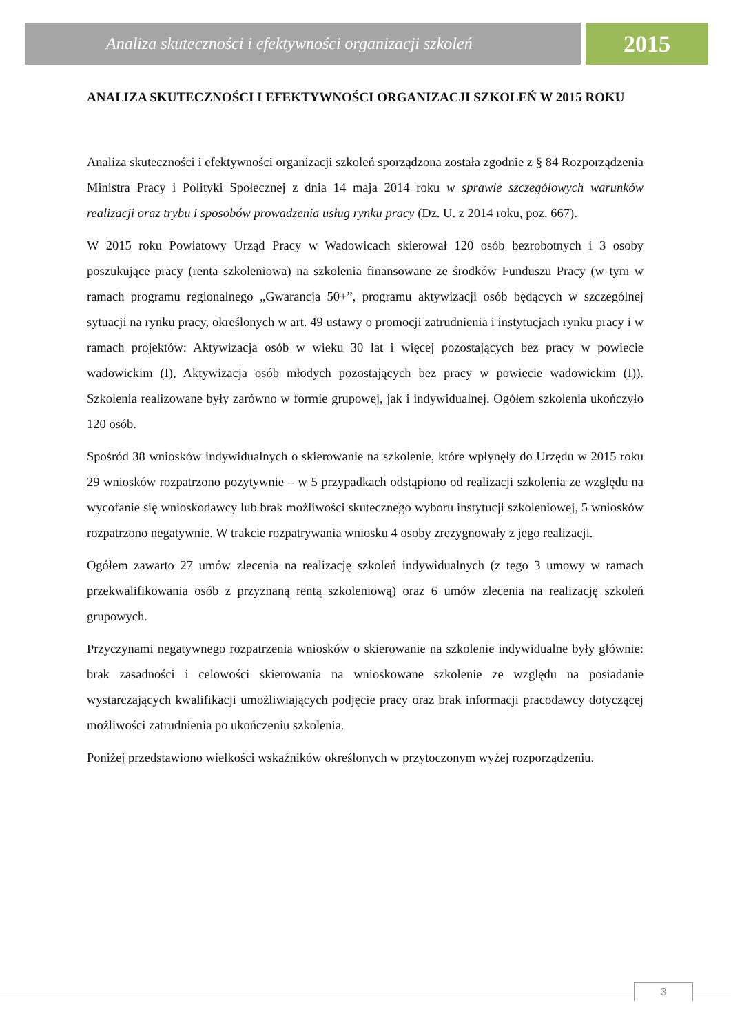Analiza skuteczności i efektywności organizacji szkoleń
2015
ANALIZA SKUTECZNOŚCI I EFEKTYWNOŚCI ORGANIZACJI SZKOLEŃ W 2015 ROKU
Analiza skuteczności i efektywności organizacji szkoleń sporządzona została zgodnie z § 84 Rozporządzenia Ministra Pracy i Polityki Społecznej z dnia 14 maja 2014 roku w sprawie szczegółowych warunków realizacji oraz trybu i sposobów prowadzenia usług rynku pracy (Dz. U. z 2014 roku, poz. 667).
W 2015 roku Powiatowy Urząd Pracy w Wadowicach skierował 120 osób bezrobotnych i 3 osoby poszukujące pracy (renta szkoleniowa) na szkolenia finansowane ze środków Funduszu Pracy (w tym w ramach programu regionalnego „Gwarancja 50+”, programu aktywizacji osób będących w szczególnej sytuacji na rynku pracy, określonych w art. 49 ustawy o promocji zatrudnienia i instytucjach rynku pracy i w ramach projektów: Aktywizacja osób w wieku 30 lat i więcej pozostających bez pracy w powiecie wadowickim (I), Aktywizacja osób młodych pozostających bez pracy w powiecie wadowickim (I)). Szkolenia realizowane były zarówno w formie grupowej, jak i indywidualnej. Ogółem szkolenia ukończyło 120 osób.
Spośród 38 wniosków indywidualnych o skierowanie na szkolenie, które wpłynęły do Urzędu w 2015 roku 29 wniosków rozpatrzono pozytywnie – w 5 przypadkach odstąpiono od realizacji szkolenia ze względu na wycofanie się wnioskodawcy lub brak możliwości skutecznego wyboru instytucji szkoleniowej, 5 wniosków rozpatrzono negatywnie. W trakcie rozpatrywania wniosku 4 osoby zrezygnowały z jego realizacji.
Ogółem zawarto 27 umów zlecenia na realizację szkoleń indywidualnych (z tego 3 umowy w ramach przekwalifikowania osób z przyznaną rentą szkoleniową) oraz 6 umów zlecenia na realizację szkoleń grupowych.
Przyczynami negatywnego rozpatrzenia wniosków o skierowanie na szkolenie indywidualne były głównie: brak zasadności i celowości skierowania na wnioskowane szkolenie ze względu na posiadanie wystarczających kwalifikacji umożliwiających podjęcie pracy oraz brak informacji pracodawcy dotyczącej możliwości zatrudnienia po ukończeniu szkolenia.
Poniżej przedstawiono wielkości wskaźników określonych w przytoczonym wyżej rozporządzeniu.
3